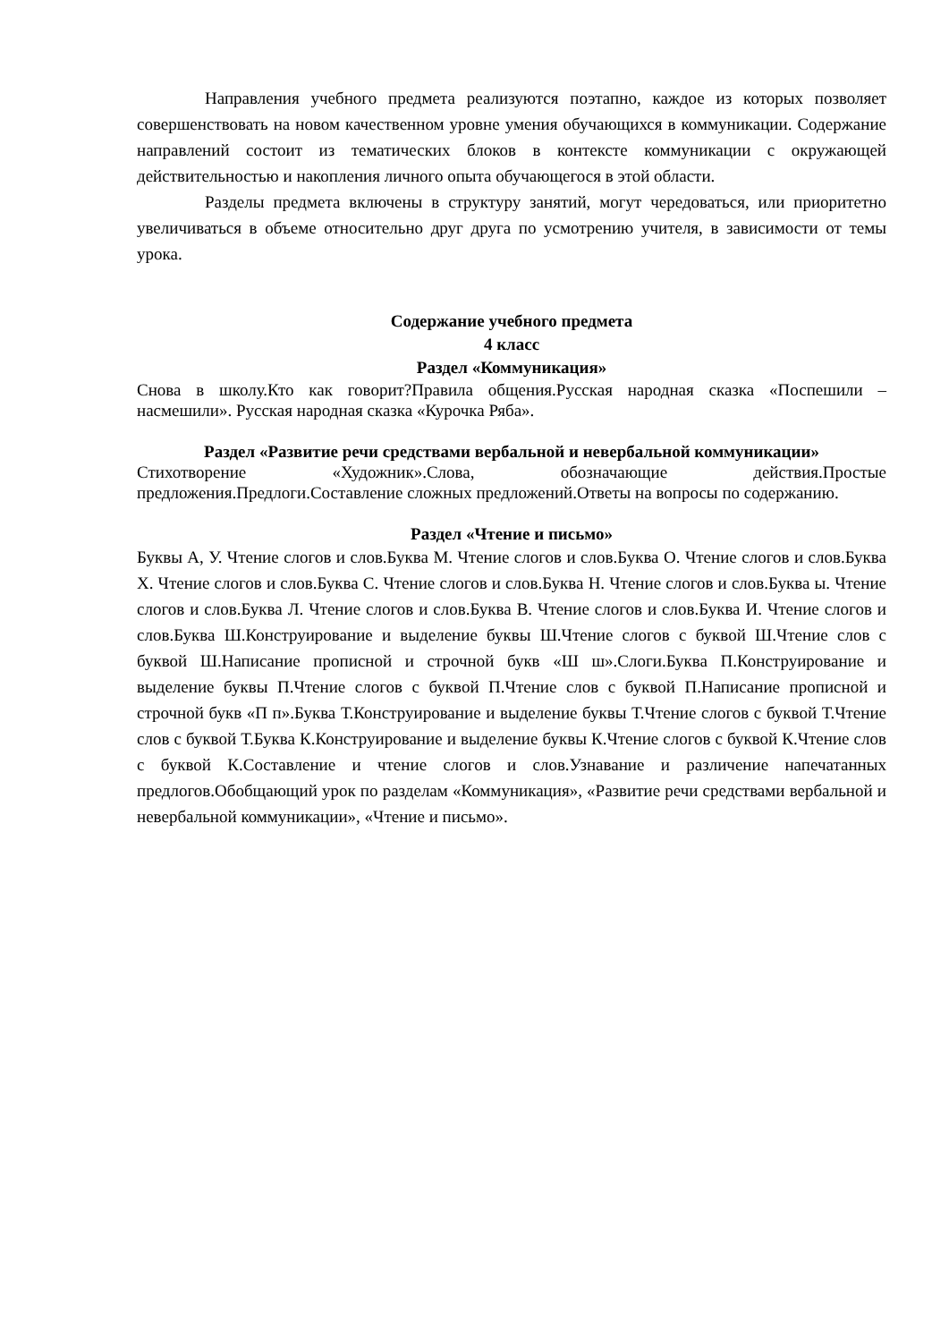Направления учебного предмета реализуются поэтапно, каждое из которых позволяет совершенствовать на новом качественном уровне умения обучающихся в коммуникации. Содержание направлений состоит из тематических блоков в контексте коммуникации с окружающей действительностью и накопления личного опыта обучающегося в этой области.
Разделы предмета включены в структуру занятий, могут чередоваться, или приоритетно увеличиваться в объеме относительно друг друга по усмотрению учителя, в зависимости от темы урока.
Содержание учебного предмета
4 класс
Раздел «Коммуникация»
Снова в школу.Кто как говорит?Правила общения.Русская народная сказка «Поспешили – насмешили». Русская народная сказка «Курочка Ряба».
Раздел «Развитие речи средствами вербальной и невербальной коммуникации»
Стихотворение «Художник».Слова, обозначающие действия.Простые предложения.Предлоги.Составление сложных предложений.Ответы на вопросы по содержанию.
Раздел «Чтение и письмо»
Буквы А, У. Чтение слогов и слов.Буква М. Чтение слогов и слов.Буква О. Чтение слогов и слов.Буква Х. Чтение слогов и слов.Буква С. Чтение слогов и слов.Буква Н. Чтение слогов и слов.Буква ы. Чтение слогов и слов.Буква Л. Чтение слогов и слов.Буква В. Чтение слогов и слов.Буква И. Чтение слогов и слов.Буква Ш.Конструирование и выделение буквы Ш.Чтение слогов с буквой Ш.Чтение слов с буквой Ш.Написание прописной и строчной букв «Ш ш».Слоги.Буква П.Конструирование и выделение буквы П.Чтение слогов с буквой П.Чтение слов с буквой П.Написание прописной и строчной букв «П п».Буква Т.Конструирование и выделение буквы Т.Чтение слогов с буквой Т.Чтение слов с буквой Т.Буква К.Конструирование и выделение буквы К.Чтение слогов с буквой К.Чтение слов с буквой К.Составление и чтение слогов и слов.Узнавание и различение напечатанных предлогов.Обобщающий урок по разделам «Коммуникация», «Развитие речи средствами вербальной и невербальной коммуникации», «Чтение и письмо».